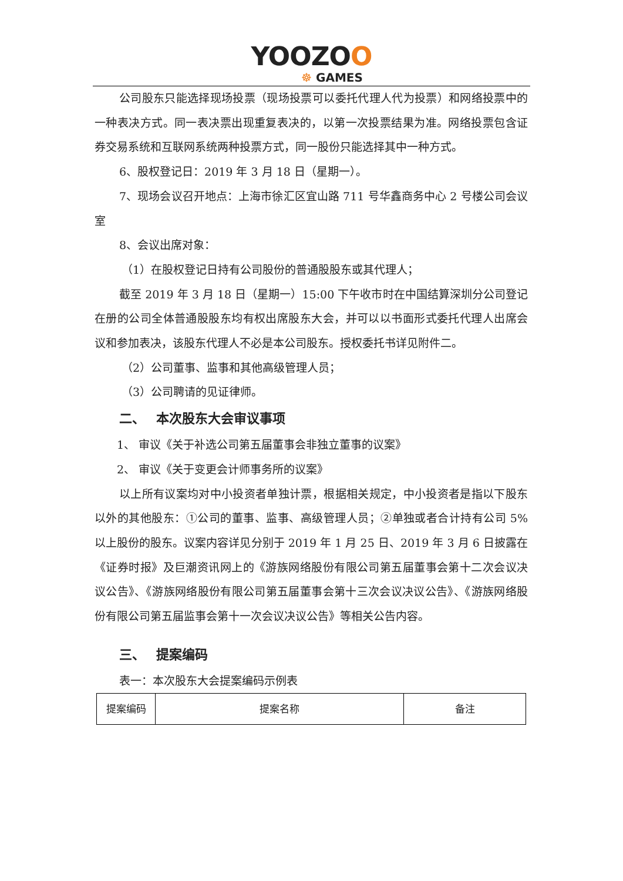YOOZOO
☸ GAMES
公司股东只能选择现场投票（现场投票可以委托代理人代为投票）和网络投票中的一种表决方式。同一表决票出现重复表决的，以第一次投票结果为准。网络投票包含证券交易系统和互联网系统两种投票方式，同一股份只能选择其中一种方式。
6、股权登记日：2019 年 3 月 18 日（星期一）。
7、现场会议召开地点：上海市徐汇区宜山路 711 号华鑫商务中心 2 号楼公司会议室
8、会议出席对象：
（1）在股权登记日持有公司股份的普通股股东或其代理人；
截至 2019 年 3 月 18 日（星期一）15:00 下午收市时在中国结算深圳分公司登记在册的公司全体普通股股东均有权出席股东大会，并可以以书面形式委托代理人出席会议和参加表决，该股东代理人不必是本公司股东。授权委托书详见附件二。
（2）公司董事、监事和其他高级管理人员；
（3）公司聘请的见证律师。
二、　 本次股东大会审议事项
1、 审议《关于补选公司第五届董事会非独立董事的议案》
2、 审议《关于变更会计师事务所的议案》
以上所有议案均对中小投资者单独计票，根据相关规定，中小投资者是指以下股东以外的其他股东：①公司的董事、监事、高级管理人员；②单独或者合计持有公司 5%以上股份的股东。议案内容详见分别于 2019 年 1 月 25 日、2019 年 3 月 6 日披露在《证券时报》及巨潮资讯网上的《游族网络股份有限公司第五届董事会第十二次会议决议公告》、《游族网络股份有限公司第五届董事会第十三次会议决议公告》、《游族网络股份有限公司第五届监事会第十一次会议决议公告》等相关公告内容。
三、　 提案编码
表一：本次股东大会提案编码示例表
| 提案编码 | 提案名称 | 备注 |